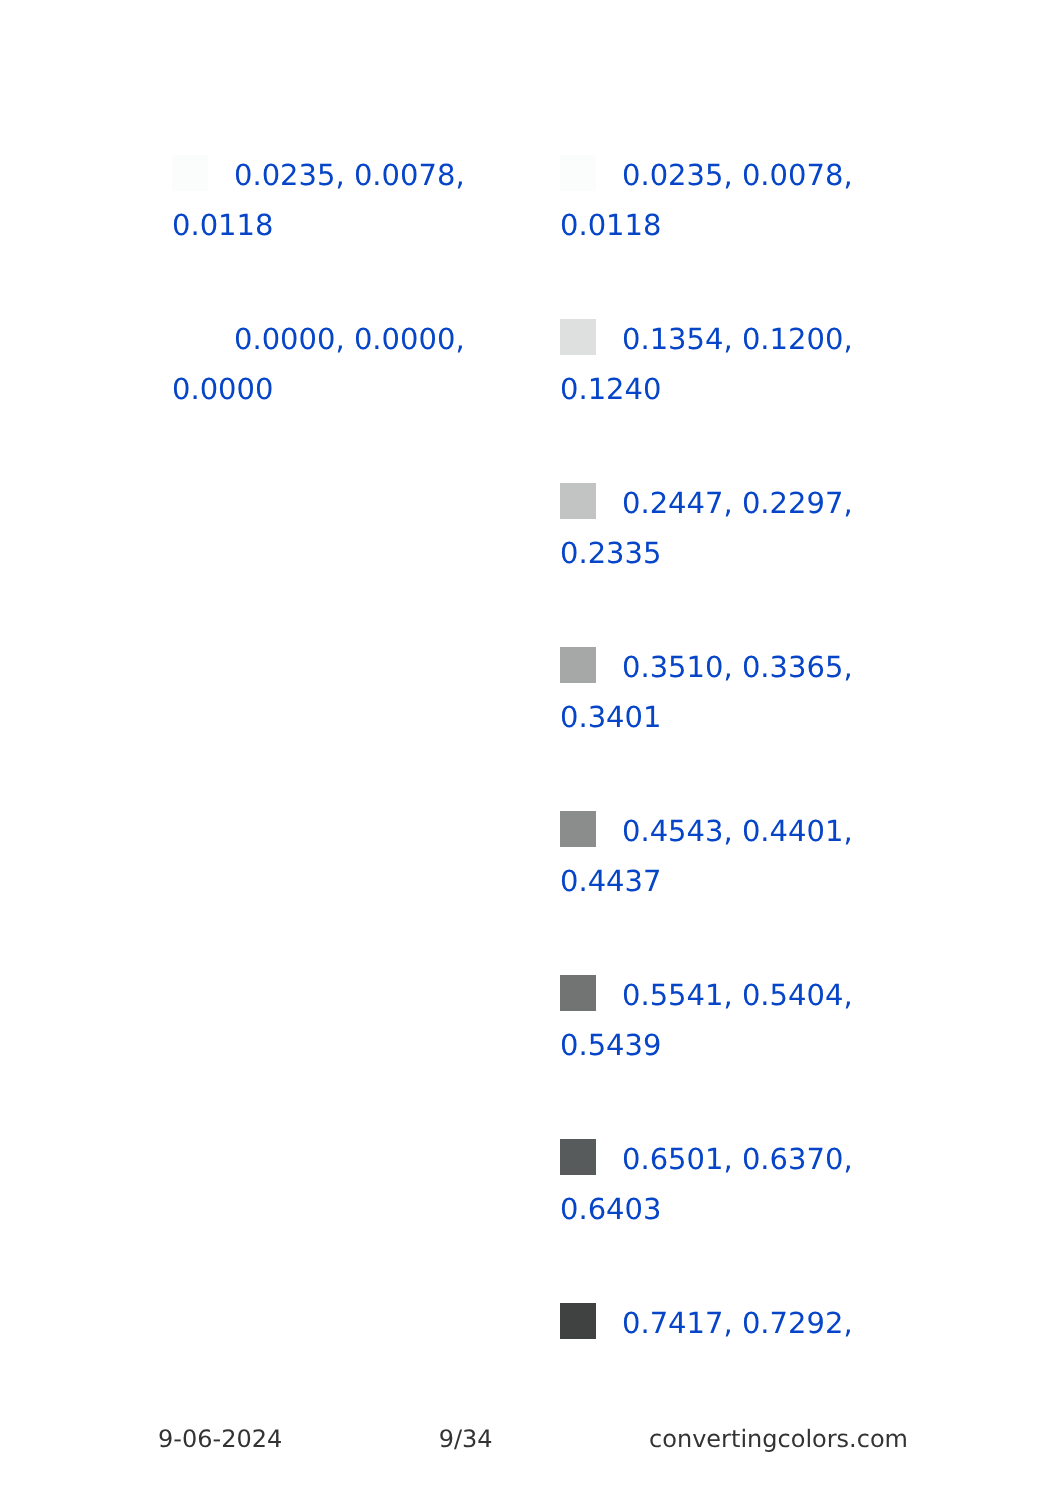0.0235, 0.0078, 0.0118
0.0000, 0.0000, 0.0000
0.0235, 0.0078, 0.0118
0.1354, 0.1200, 0.1240
0.2447, 0.2297, 0.2335
0.3510, 0.3365, 0.3401
0.4543, 0.4401, 0.4437
0.5541, 0.5404, 0.5439
0.6501, 0.6370, 0.6403
0.7417, 0.7292,
9-06-2024 9/34 convertingcolors.com